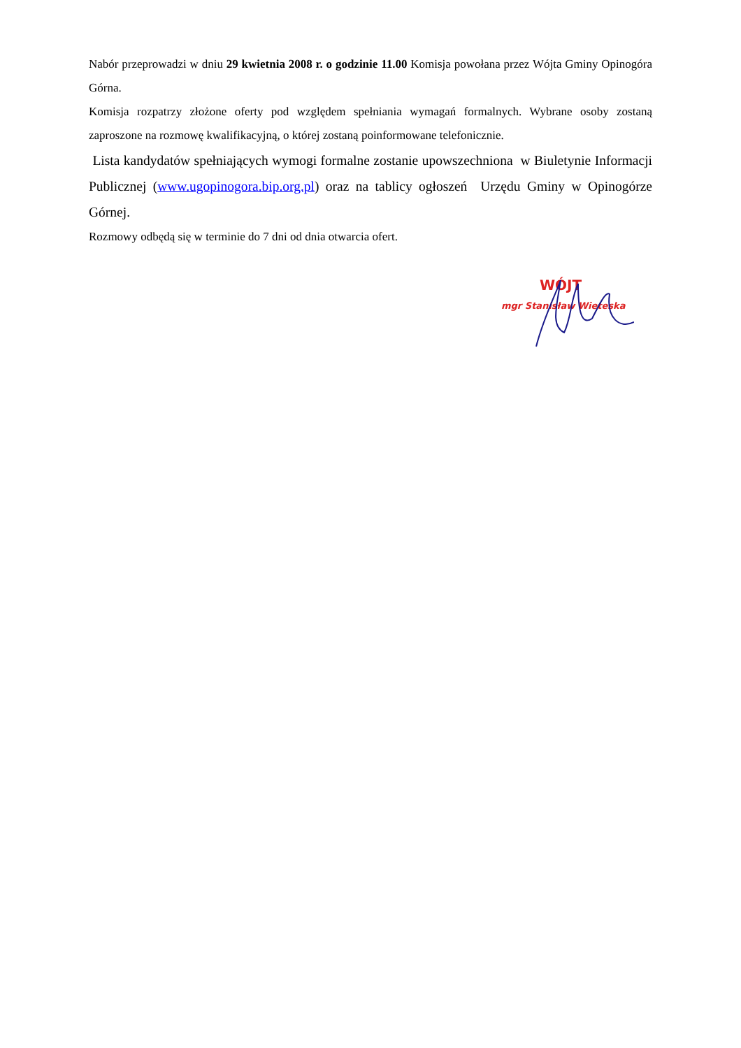Nabór przeprowadzi w dniu 29 kwietnia 2008 r. o godzinie 11.00 Komisja powołana przez Wójta Gminy Opinogóra Górna.
Komisja rozpatrzy złożone oferty pod względem spełniania wymagań formalnych. Wybrane osoby zostaną zaproszone na rozmowę kwalifikacyjną, o której zostaną poinformowane telefonicznie.
Lista kandydatów spełniających wymogi formalne zostanie upowszechniona w Biuletynie Informacji Publicznej (www.ugopinogora.bip.org.pl) oraz na tablicy ogłoszeń Urzędu Gminy w Opinogórze Górnej.
Rozmowy odbędą się w terminie do 7 dni od dnia otwarcia ofert.
WÓJT
mgr Stanisław Wieteska